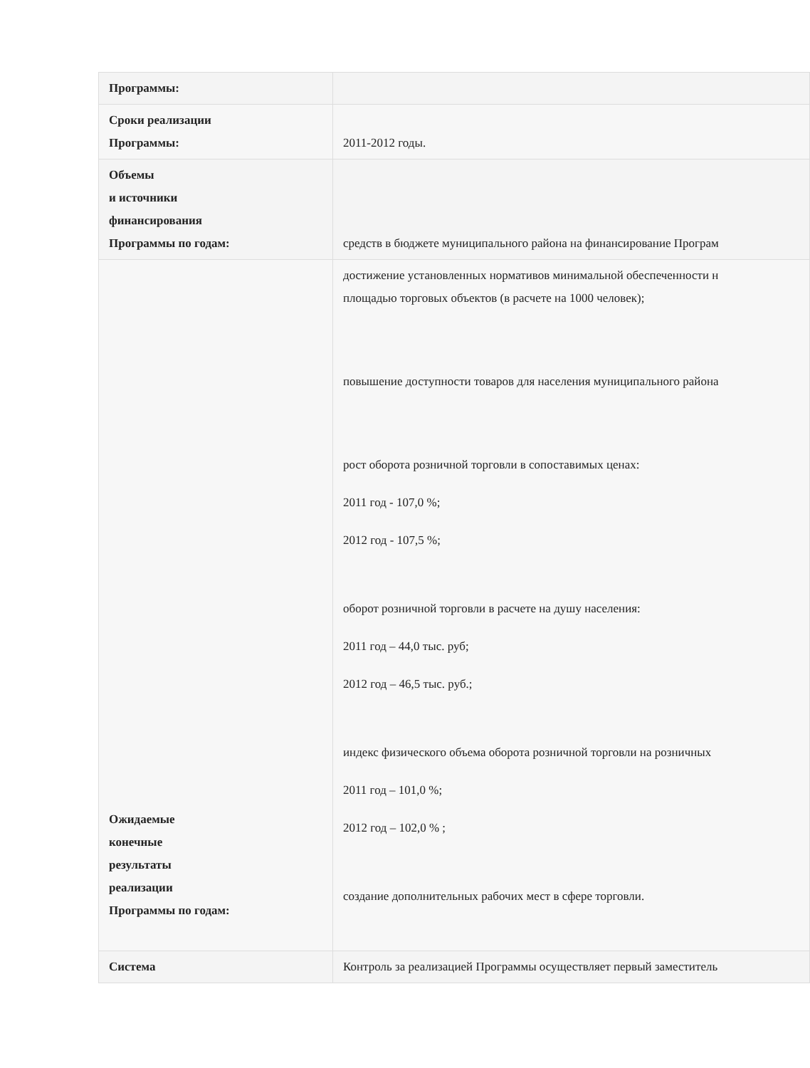| Программы: | |
| Сроки реализации Программы: | 2011-2012 годы. |
| Объемы и источники финансирования Программы по годам: | средств в бюджете муниципального района на финансирование Програм |
| Ожидаемые конечные результаты реализации Программы по годам: | достижение установленных нормативов минимальной обеспеченности н площадью торговых объектов (в расчете на 1000 человек); повышение доступности товаров для населения муниципального района рост оборота розничной торговли в сопоставимых ценах: 2011 год - 107,0 %; 2012 год - 107,5 %; оборот розничной торговли в расчете на душу населения: 2011 год – 44,0 тыс. руб; 2012 год – 46,5 тыс. руб.; индекс физического объема оборота розничной торговли на розничных 2011 год – 101,0 %; 2012 год – 102,0 % ; создание дополнительных рабочих мест в сфере торговли. |
| Система | Контроль за реализацией Программы осуществляет первый заместитель |